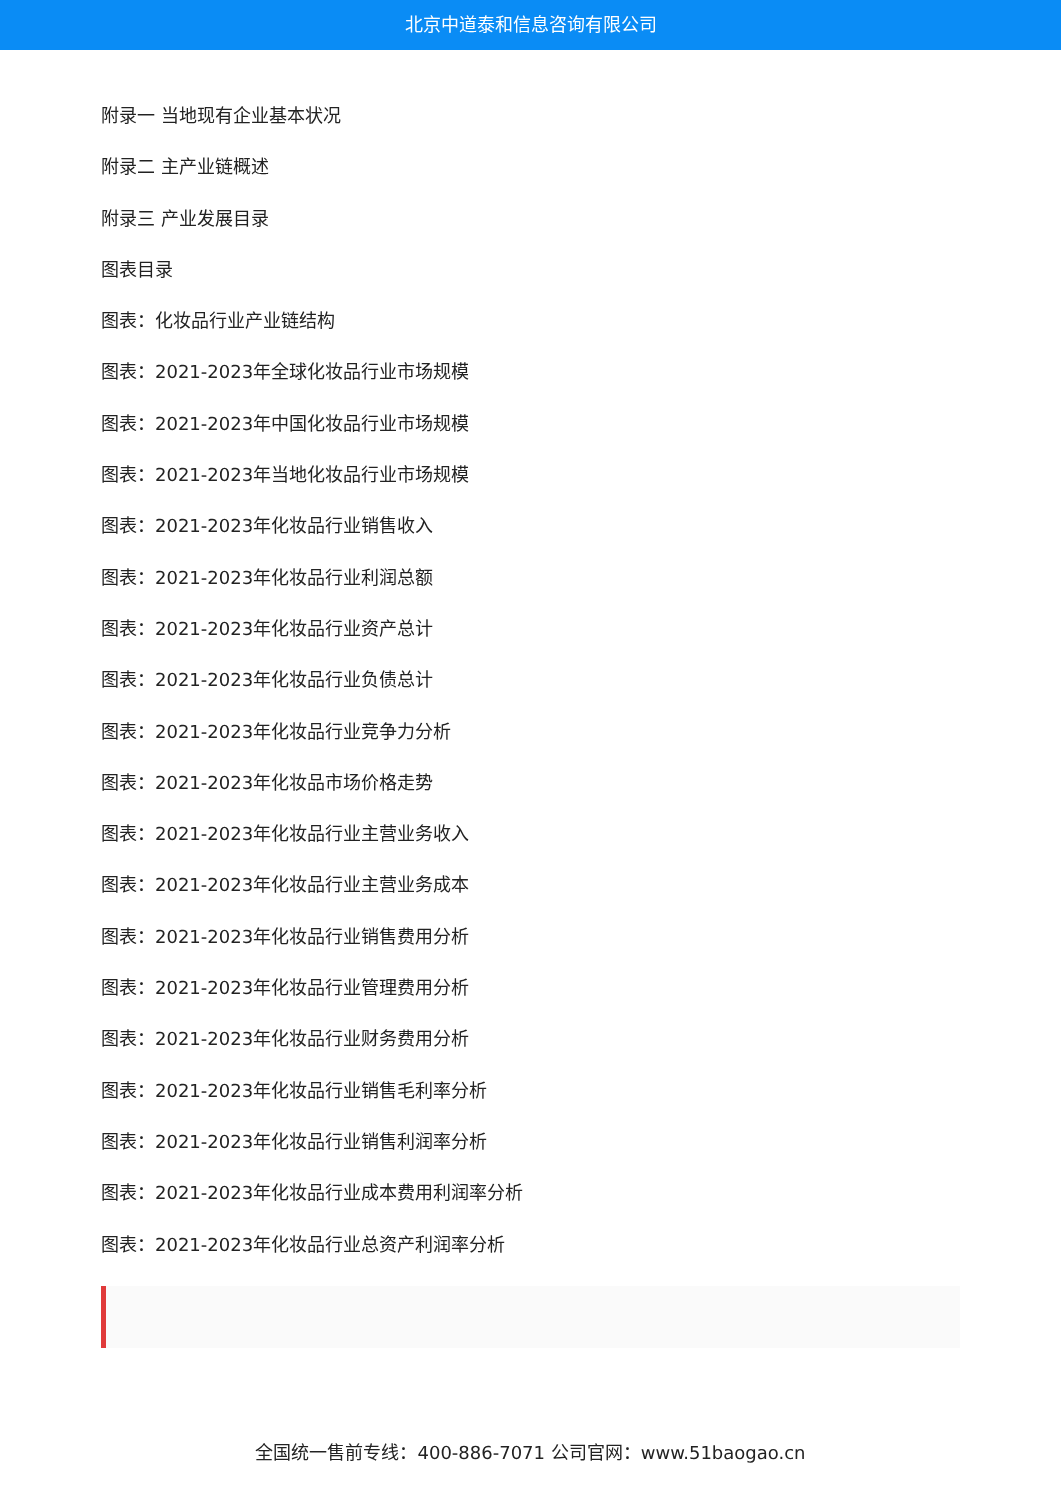北京中道泰和信息咨询有限公司
附录一 当地现有企业基本状况
附录二 主产业链概述
附录三 产业发展目录
图表目录
图表：化妆品行业产业链结构
图表：2021-2023年全球化妆品行业市场规模
图表：2021-2023年中国化妆品行业市场规模
图表：2021-2023年当地化妆品行业市场规模
图表：2021-2023年化妆品行业销售收入
图表：2021-2023年化妆品行业利润总额
图表：2021-2023年化妆品行业资产总计
图表：2021-2023年化妆品行业负债总计
图表：2021-2023年化妆品行业竞争力分析
图表：2021-2023年化妆品市场价格走势
图表：2021-2023年化妆品行业主营业务收入
图表：2021-2023年化妆品行业主营业务成本
图表：2021-2023年化妆品行业销售费用分析
图表：2021-2023年化妆品行业管理费用分析
图表：2021-2023年化妆品行业财务费用分析
图表：2021-2023年化妆品行业销售毛利率分析
图表：2021-2023年化妆品行业销售利润率分析
图表：2021-2023年化妆品行业成本费用利润率分析
图表：2021-2023年化妆品行业总资产利润率分析
全国统一售前专线：400-886-7071 公司官网：www.51baogao.cn